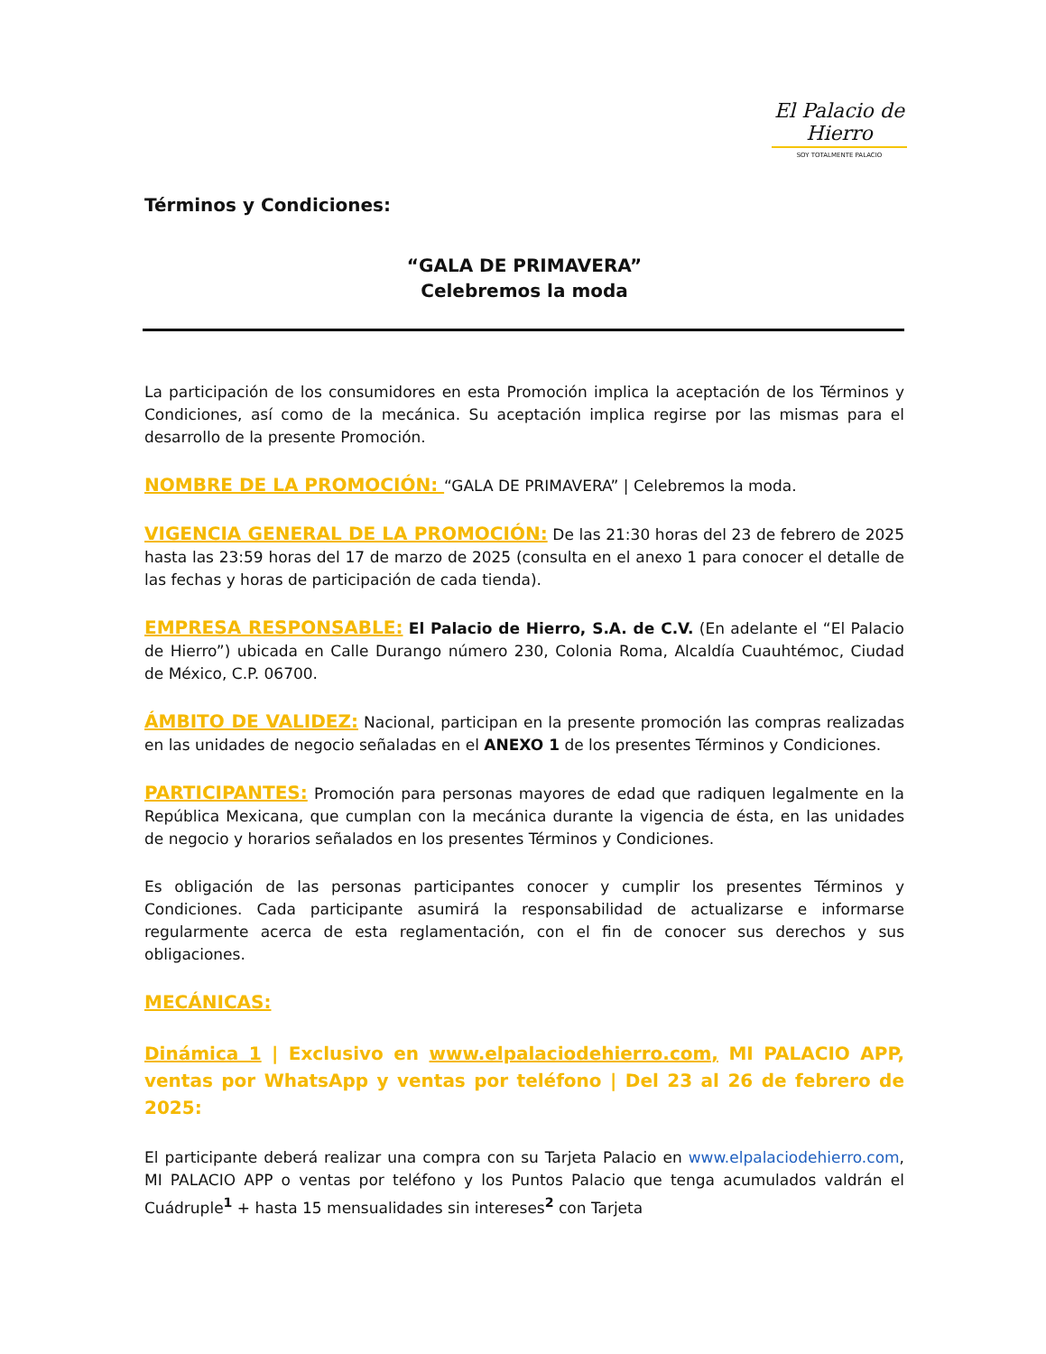El Palacio de Hierro
SOY TOTALMENTE PALACIO
Términos y Condiciones:
“GALA DE PRIMAVERA”
Celebremos la moda
La participación de los consumidores en esta Promoción implica la aceptación de los Términos y Condiciones, así como de la mecánica. Su aceptación implica regirse por las mismas para el desarrollo de la presente Promoción.
NOMBRE DE LA PROMOCIÓN: “GALA DE PRIMAVERA” | Celebremos la moda.
VIGENCIA GENERAL DE LA PROMOCIÓN: De las 21:30 horas del 23 de febrero de 2025 hasta las 23:59 horas del 17 de marzo de 2025 (consulta en el anexo 1 para conocer el detalle de las fechas y horas de participación de cada tienda).
EMPRESA RESPONSABLE: El Palacio de Hierro, S.A. de C.V. (En adelante el “El Palacio de Hierro”) ubicada en Calle Durango número 230, Colonia Roma, Alcaldía Cuauhtémoc, Ciudad de México, C.P. 06700.
ÁMBITO DE VALIDEZ: Nacional, participan en la presente promoción las compras realizadas en las unidades de negocio señaladas en el ANEXO 1 de los presentes Términos y Condiciones.
PARTICIPANTES: Promoción para personas mayores de edad que radiquen legalmente en la República Mexicana, que cumplan con la mecánica durante la vigencia de ésta, en las unidades de negocio y horarios señalados en los presentes Términos y Condiciones.
Es obligación de las personas participantes conocer y cumplir los presentes Términos y Condiciones. Cada participante asumirá la responsabilidad de actualizarse e informarse regularmente acerca de esta reglamentación, con el fin de conocer sus derechos y sus obligaciones.
MECÁNICAS:
Dinámica 1 | Exclusivo en www.elpalaciodehierro.com, MI PALACIO APP, ventas por WhatsApp y ventas por teléfono | Del 23 al 26 de febrero de 2025:
El participante deberá realizar una compra con su Tarjeta Palacio en www.elpalaciodehierro.com, MI PALACIO APP o ventas por teléfono y los Puntos Palacio que tenga acumulados valdrán el Cuádruple<sup>1</sup> + hasta 15 mensualidades sin intereses<sup>2</sup> con Tarjeta